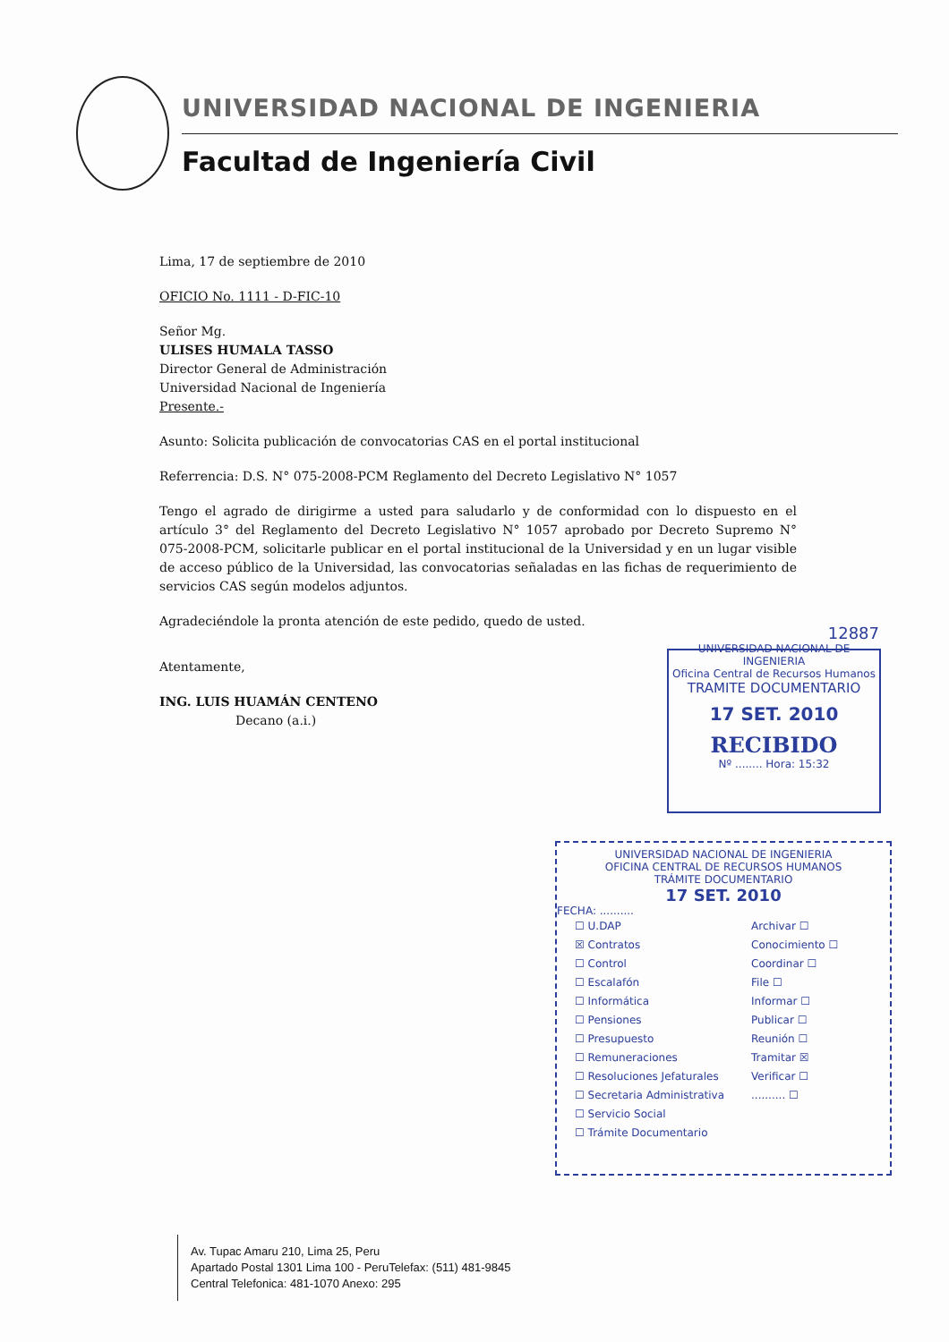UNIVERSIDAD NACIONAL DE INGENIERIA
Facultad de Ingeniería Civil
Lima, 17 de septiembre de 2010
OFICIO No. 1111 - D-FIC-10
Señor Mg.
ULISES HUMALA TASSO
Director General de Administración
Universidad Nacional de Ingeniería
Presente.-
Asunto: Solicita publicación de convocatorias CAS en el portal institucional
Referrencia: D.S. N° 075-2008-PCM Reglamento del Decreto Legislativo N° 1057
Tengo el agrado de dirigirme a usted para saludarlo y de conformidad con lo dispuesto en el artículo 3° del Reglamento del Decreto Legislativo N° 1057 aprobado por Decreto Supremo N° 075-2008-PCM, solicitarle publicar en el portal institucional de la Universidad y en un lugar visible de acceso público de la Universidad, las convocatorias señaladas en las fichas de requerimiento de servicios CAS según modelos adjuntos.
Agradeciéndole la pronta atención de este pedido, quedo de usted.
Atentamente,
ING. LUIS HUAMÁN CENTENO
Decano (a.i.)
12887
UNIVERSIDAD NACIONAL DE INGENIERIA
Oficina Central de Recursos Humanos
TRAMITE DOCUMENTARIO
17 SET. 2010
RECIBIDO
Nº ........ Hora: 15:32
UNIVERSIDAD NACIONAL DE INGENIERIA
OFICINA CENTRAL DE RECURSOS HUMANOS
TRÁMITE DOCUMENTARIO
17 SET. 2010
FECHA: ..........
☐ U.DAP
☒ Contratos
☐ Control
☐ Escalafón
☐ Informática
☐ Pensiones
☐ Presupuesto
☐ Remuneraciones
☐ Resoluciones Jefaturales
☐ Secretaria Administrativa
☐ Servicio Social
☐ Trámite Documentario
Archivar ☐
Conocimiento ☐
Coordinar ☐
File ☐
Informar ☐
Publicar ☐
Reunión ☐
Tramitar ☒
Verificar ☐
.......... ☐
Av. Tupac Amaru 210, Lima 25, Peru
Apartado Postal 1301 Lima 100 - PeruTelefax: (511) 481-9845
Central Telefonica: 481-1070 Anexo: 295